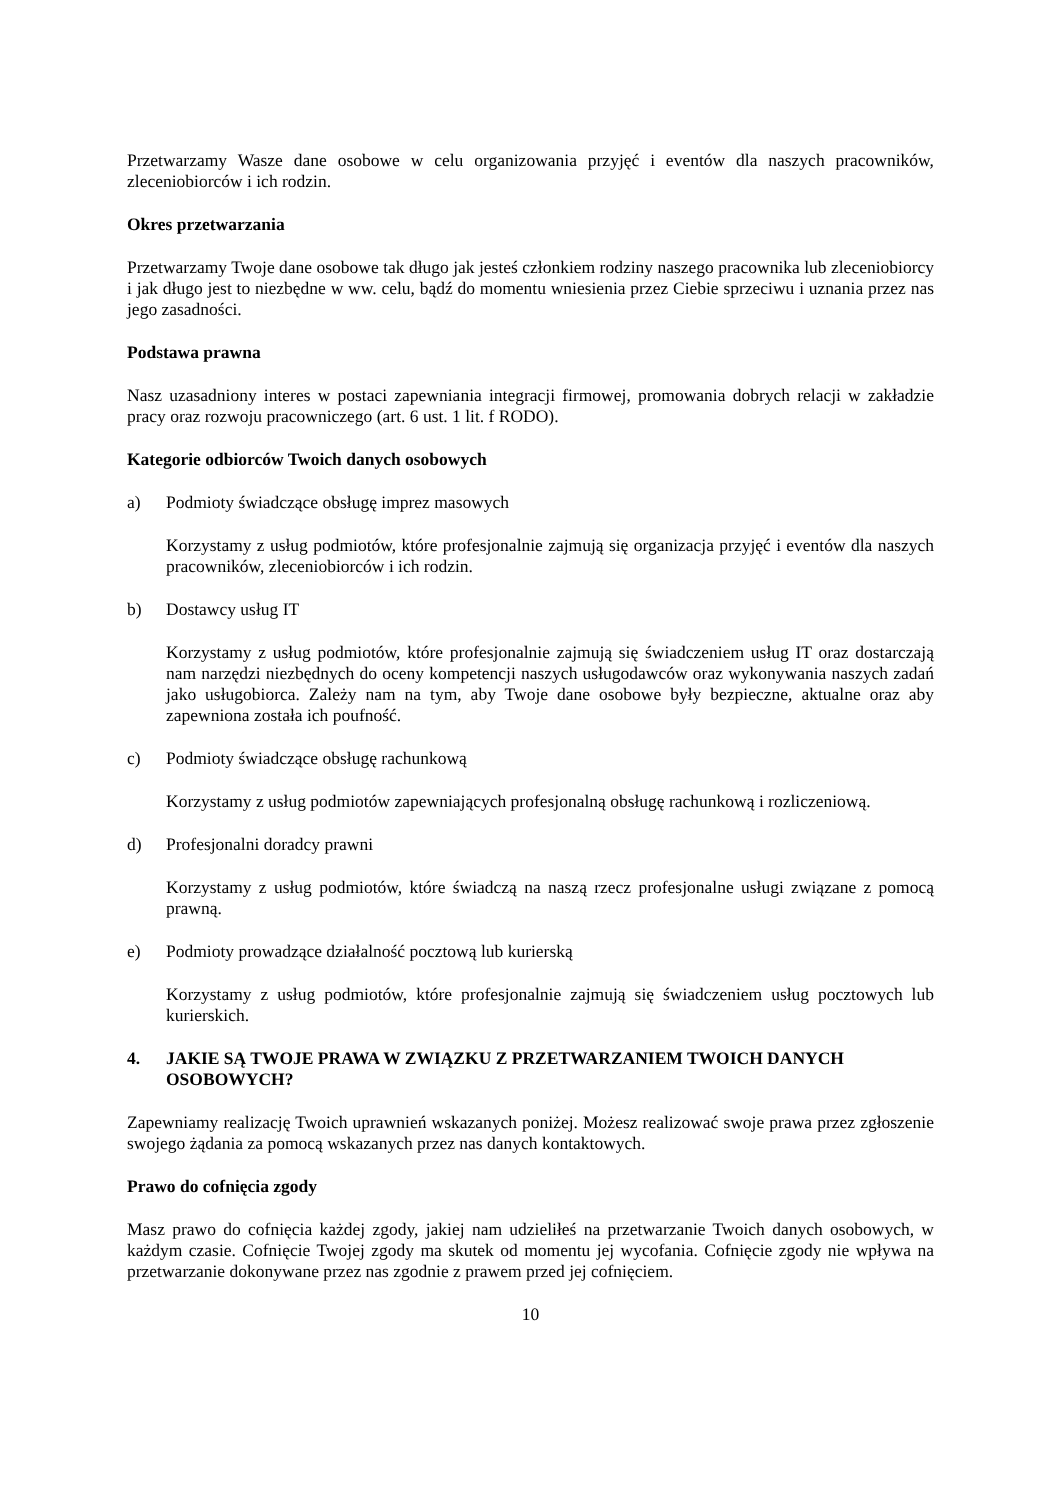Przetwarzamy Wasze dane osobowe w celu organizowania przyjęć i eventów dla naszych pracowników, zleceniobiorców i ich rodzin.
Okres przetwarzania
Przetwarzamy Twoje dane osobowe tak długo jak jesteś członkiem rodziny naszego pracownika lub zleceniobiorcy i jak długo jest to niezbędne w ww. celu, bądź do momentu wniesienia przez Ciebie sprzeciwu i uznania przez nas jego zasadności.
Podstawa prawna
Nasz uzasadniony interes w postaci zapewniania integracji firmowej, promowania dobrych relacji w zakładzie pracy oraz rozwoju pracowniczego (art. 6 ust. 1 lit. f RODO).
Kategorie odbiorców Twoich danych osobowych
a) Podmioty świadczące obsługę imprez masowych
Korzystamy z usług podmiotów, które profesjonalnie zajmują się organizacja przyjęć i eventów dla naszych pracowników, zleceniobiorców i ich rodzin.
b) Dostawcy usług IT
Korzystamy z usług podmiotów, które profesjonalnie zajmują się świadczeniem usług IT oraz dostarczają nam narzędzi niezbędnych do oceny kompetencji naszych usługodawców oraz wykonywania naszych zadań jako usługobiorca. Zależy nam na tym, aby Twoje dane osobowe były bezpieczne, aktualne oraz aby zapewniona została ich poufność.
c) Podmioty świadczące obsługę rachunkową
Korzystamy z usług podmiotów zapewniających profesjonalną obsługę rachunkową i rozliczeniową.
d) Profesjonalni doradcy prawni
Korzystamy z usług podmiotów, które świadczą na naszą rzecz profesjonalne usługi związane z pomocą prawną.
e) Podmioty prowadzące działalność pocztową lub kurierską
Korzystamy z usług podmiotów, które profesjonalnie zajmują się świadczeniem usług pocztowych lub kurierskich.
4. JAKIE SĄ TWOJE PRAWA W ZWIĄZKU Z PRZETWARZANIEM TWOICH DANYCH OSOBOWYCH?
Zapewniamy realizację Twoich uprawnień wskazanych poniżej. Możesz realizować swoje prawa przez zgłoszenie swojego żądania za pomocą wskazanych przez nas danych kontaktowych.
Prawo do cofnięcia zgody
Masz prawo do cofnięcia każdej zgody, jakiej nam udzieliłeś na przetwarzanie Twoich danych osobowych, w każdym czasie. Cofnięcie Twojej zgody ma skutek od momentu jej wycofania. Cofnięcie zgody nie wpływa na przetwarzanie dokonywane przez nas zgodnie z prawem przed jej cofnięciem.
10